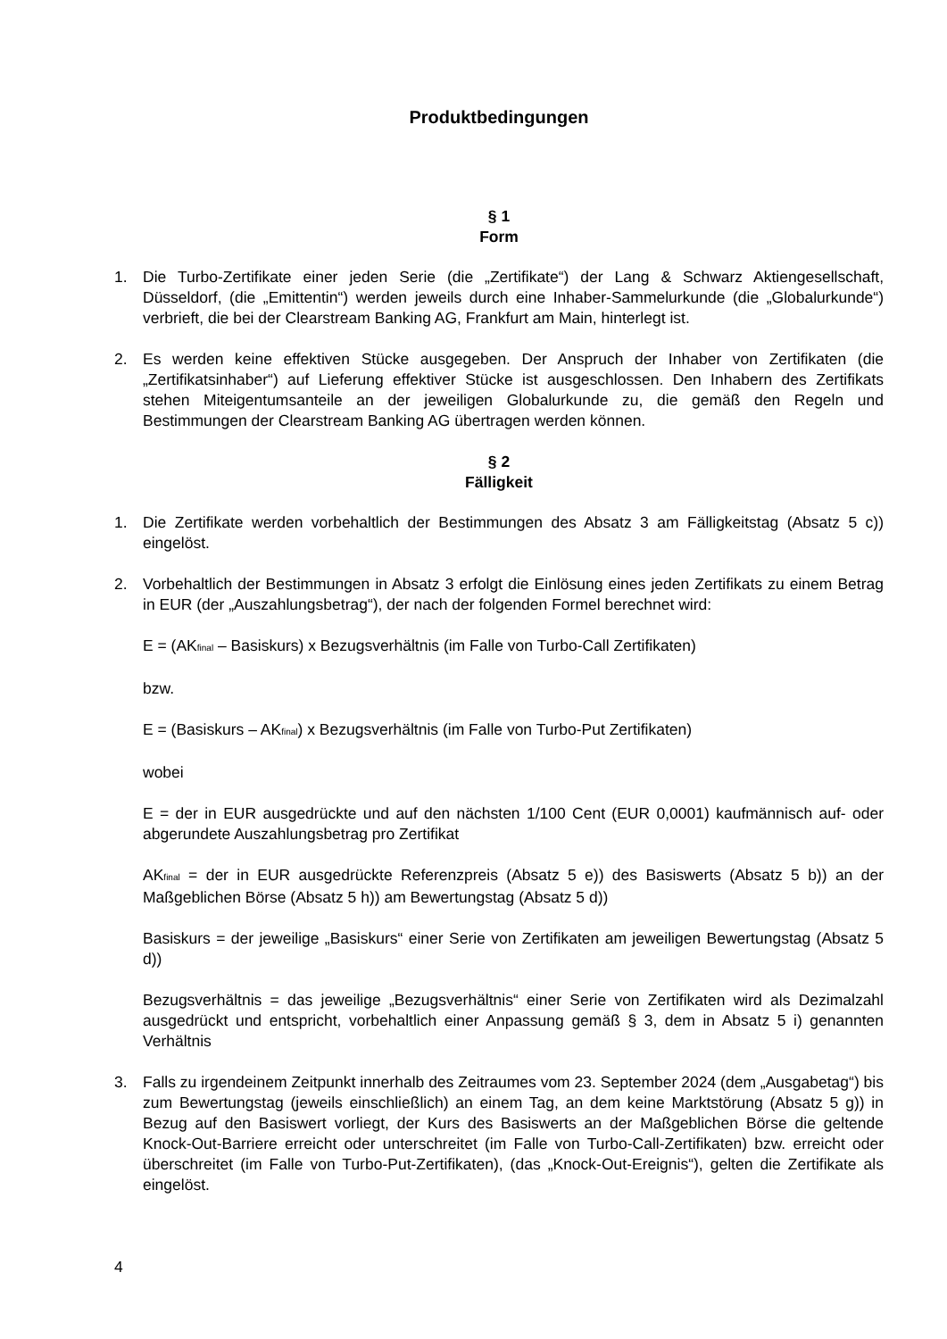Produktbedingungen
§ 1
Form
1. Die Turbo-Zertifikate einer jeden Serie (die „Zertifikate“) der Lang & Schwarz Aktiengesellschaft, Düsseldorf, (die „Emittentin“) werden jeweils durch eine Inhaber-Sammelurkunde (die „Globalurkunde“) verbrieft, die bei der Clearstream Banking AG, Frankfurt am Main, hinterlegt ist.
2. Es werden keine effektiven Stücke ausgegeben. Der Anspruch der Inhaber von Zertifikaten (die „Zertifikatsinhaber“) auf Lieferung effektiver Stücke ist ausgeschlossen. Den Inhabern des Zertifikats stehen Miteigentumsanteile an der jeweiligen Globalurkunde zu, die gemäß den Regeln und Bestimmungen der Clearstream Banking AG übertragen werden können.
§ 2
Fälligkeit
1. Die Zertifikate werden vorbehaltlich der Bestimmungen des Absatz 3 am Fälligkeitstag (Absatz 5 c)) eingelöst.
2. Vorbehaltlich der Bestimmungen in Absatz 3 erfolgt die Einlösung eines jeden Zertifikats zu einem Betrag in EUR (der „Auszahlungsbetrag“), der nach der folgenden Formel berechnet wird:
E = (AK<sub>final</sub> – Basiskurs) x Bezugsverhältnis (im Falle von Turbo-Call Zertifikaten)
bzw.
E = (Basiskurs – AK<sub>final</sub>) x Bezugsverhältnis (im Falle von Turbo-Put Zertifikaten)
wobei
E = der in EUR ausgedrückte und auf den nächsten 1/100 Cent (EUR 0,0001) kaufmännisch auf- oder abgerundete Auszahlungsbetrag pro Zertifikat
AK<sub>final</sub> = der in EUR ausgedrückte Referenzpreis (Absatz 5 e)) des Basiswerts (Absatz 5 b)) an der Maßgeblichen Börse (Absatz 5 h)) am Bewertungstag (Absatz 5 d))
Basiskurs = der jeweilige „Basiskurs“ einer Serie von Zertifikaten am jeweiligen Bewertungstag (Absatz 5 d))
Bezugsverhältnis = das jeweilige „Bezugsverhältnis“ einer Serie von Zertifikaten wird als Dezimalzahl ausgedrückt und entspricht, vorbehaltlich einer Anpassung gemäß § 3, dem in Absatz 5 i) genannten Verhältnis
3. Falls zu irgendeinem Zeitpunkt innerhalb des Zeitraumes vom 23. September 2024 (dem „Ausgabetag“) bis zum Bewertungstag (jeweils einschließlich) an einem Tag, an dem keine Marktstörung (Absatz 5 g)) in Bezug auf den Basiswert vorliegt, der Kurs des Basiswerts an der Maßgeblichen Börse die geltende Knock-Out-Barriere erreicht oder unterschreitet (im Falle von Turbo-Call-Zertifikaten) bzw. erreicht oder überschreitet (im Falle von Turbo-Put-Zertifikaten), (das „Knock-Out-Ereignis“), gelten die Zertifikate als eingelöst.
4